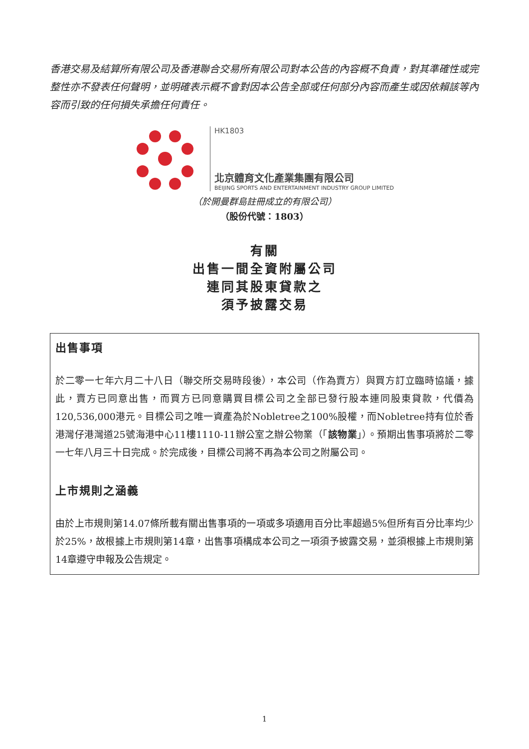香港交易及結算所有限公司及香港聯合交易所有限公司對本公告的內容概不負責，對其準確性或完整性亦不發表任何聲明，並明確表示概不會對因本公告全部或任何部分內容而產生或因依賴該等內容而引致的任何損失承擔任何責任。
HK1803
北京體育文化產業集團有限公司
BEIJING SPORTS AND ENTERTAINMENT INDUSTRY GROUP LIMITED
（於開曼群島註冊成立的有限公司）
（股份代號：1803）
有關
出售一間全資附屬公司
連同其股東貸款之
須予披露交易
出售事項
於二零一七年六月二十八日（聯交所交易時段後），本公司（作為賣方）與買方訂立臨時協議，據此，賣方已同意出售，而買方已同意購買目標公司之全部已發行股本連同股東貸款，代價為120,536,000港元。目標公司之唯一資產為於Nobletree之100%股權，而Nobletree持有位於香港灣仔港灣道25號海港中心11樓1110-11辦公室之辦公物業（「該物業」）。預期出售事項將於二零一七年八月三十日完成。於完成後，目標公司將不再為本公司之附屬公司。
上市規則之涵義
由於上市規則第14.07條所載有關出售事項的一項或多項適用百分比率超過5%但所有百分比率均少於25%，故根據上市規則第14章，出售事項構成本公司之一項須予披露交易，並須根據上市規則第14章遵守申報及公告規定。
1